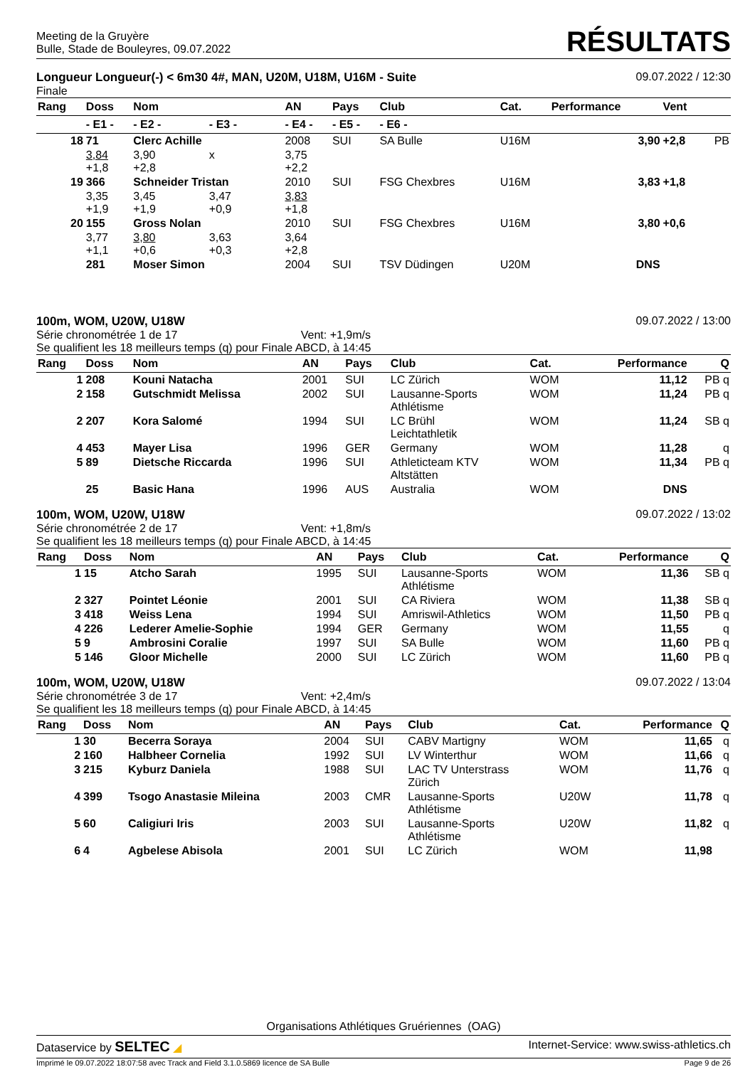Meeting de la Gruyère
Bulle, Stade de Bouleyres, 09.07.2022
RÉSULTATS
Longueur Longueur(-) < 6m30 4#, MAN, U20M, U18M, U16M - Suite
Finale
09.07.2022 / 12:30
| Rang | Doss | Nom | | AN | Pays | Club | Cat. | Performance | Vent | |
| --- | --- | --- | --- | --- | --- | --- | --- | --- | --- | --- |
| | - E1 - | - E2 - | - E3 - | - E4 - | - E5 - | - E6 - | | | | |
| 18 | 71 | Clerc Achille | | 2008 | SUI | SA Bulle | U16M | 3,90 | +2,8 | PB |
| | 3,84 +1,8 | 3,90 +2,8 | x | 3,75 +2,2 | | | | | | |
| 19 | 366 | Schneider Tristan | | 2010 | SUI | FSG Chexbres | U16M | 3,83 | +1,8 | |
| | 3,35 +1,9 | 3,45 +1,9 | 3,47 +0,9 | 3,83 +1,8 | | | | | | |
| 20 | 155 | Gross Nolan | | 2010 | SUI | FSG Chexbres | U16M | 3,80 | +0,6 | |
| | 3,77 +1,1 | 3,80 +0,6 | 3,63 +0,3 | 3,64 +2,8 | | | | | | |
| | 281 | Moser Simon | | 2004 | SUI | TSV Düdingen | U20M | DNS | | |
100m, WOM, U20W, U18W
Série chronométrée 1 de 17 Vent: +1,9m/s
Se qualifient les 18 meilleurs temps (q) pour Finale ABCD, à 14:45
09.07.2022 / 13:00
| Rang | Doss | Nom | AN | Pays | Club | Cat. | Performance | Q |
| --- | --- | --- | --- | --- | --- | --- | --- | --- |
| 1 | 208 | Kouni Natacha | 2001 | SUI | LC Zürich | WOM | 11,12 | PB q |
| 2 | 158 | Gutschmidt Melissa | 2002 | SUI | Lausanne-Sports Athlétisme | WOM | 11,24 | PB q |
| 2 | 207 | Kora Salomé | 1994 | SUI | LC Brühl Leichtathletik | WOM | 11,24 | SB q |
| 4 | 453 | Mayer Lisa | 1996 | GER | Germany | WOM | 11,28 | q |
| 5 | 89 | Dietsche Riccarda | 1996 | SUI | Athleticteam KTV Altstätten | WOM | 11,34 | PB q |
| | 25 | Basic Hana | 1996 | AUS | Australia | WOM | DNS | |
100m, WOM, U20W, U18W
Série chronométrée 2 de 17 Vent: +1,8m/s
Se qualifient les 18 meilleurs temps (q) pour Finale ABCD, à 14:45
09.07.2022 / 13:02
| Rang | Doss | Nom | AN | Pays | Club | Cat. | Performance | Q |
| --- | --- | --- | --- | --- | --- | --- | --- | --- |
| 1 | 15 | Atcho Sarah | 1995 | SUI | Lausanne-Sports Athlétisme | WOM | 11,36 | SB q |
| 2 | 327 | Pointet Léonie | 2001 | SUI | CA Riviera | WOM | 11,38 | SB q |
| 3 | 418 | Weiss Lena | 1994 | SUI | Amriswil-Athletics | WOM | 11,50 | PB q |
| 4 | 226 | Lederer Amelie-Sophie | 1994 | GER | Germany | WOM | 11,55 | q |
| 5 | 9 | Ambrosini Coralie | 1997 | SUI | SA Bulle | WOM | 11,60 | PB q |
| 5 | 146 | Gloor Michelle | 2000 | SUI | LC Zürich | WOM | 11,60 | PB q |
100m, WOM, U20W, U18W
Série chronométrée 3 de 17 Vent: +2,4m/s
Se qualifient les 18 meilleurs temps (q) pour Finale ABCD, à 14:45
09.07.2022 / 13:04
| Rang | Doss | Nom | AN | Pays | Club | Cat. | Performance | Q |
| --- | --- | --- | --- | --- | --- | --- | --- | --- |
| 1 | 30 | Becerra Soraya | 2004 | SUI | CABV Martigny | WOM | 11,65 | q |
| 2 | 160 | Halbheer Cornelia | 1992 | SUI | LV Winterthur | WOM | 11,66 | q |
| 3 | 215 | Kyburz Daniela | 1988 | SUI | LAC TV Unterstrass Zürich | WOM | 11,76 | q |
| 4 | 399 | Tsogo Anastasie Mileina | 2003 | CMR | Lausanne-Sports Athlétisme | U20W | 11,78 | q |
| 5 | 60 | Caligiuri Iris | 2003 | SUI | Lausanne-Sports Athlétisme | U20W | 11,82 | q |
| 6 | 4 | Agbelese Abisola | 2001 | SUI | LC Zürich | WOM | 11,98 | |
Organisations Athlétiques Gruériennes (OAG)
Dataservice by SELTEC ◢ Internet-Service: www.swiss-athletics.ch
Imprimé le 09.07.2022 18:07:58 avec Track and Field 3.1.0.5869 licence de SA Bulle
Page 9 de 26